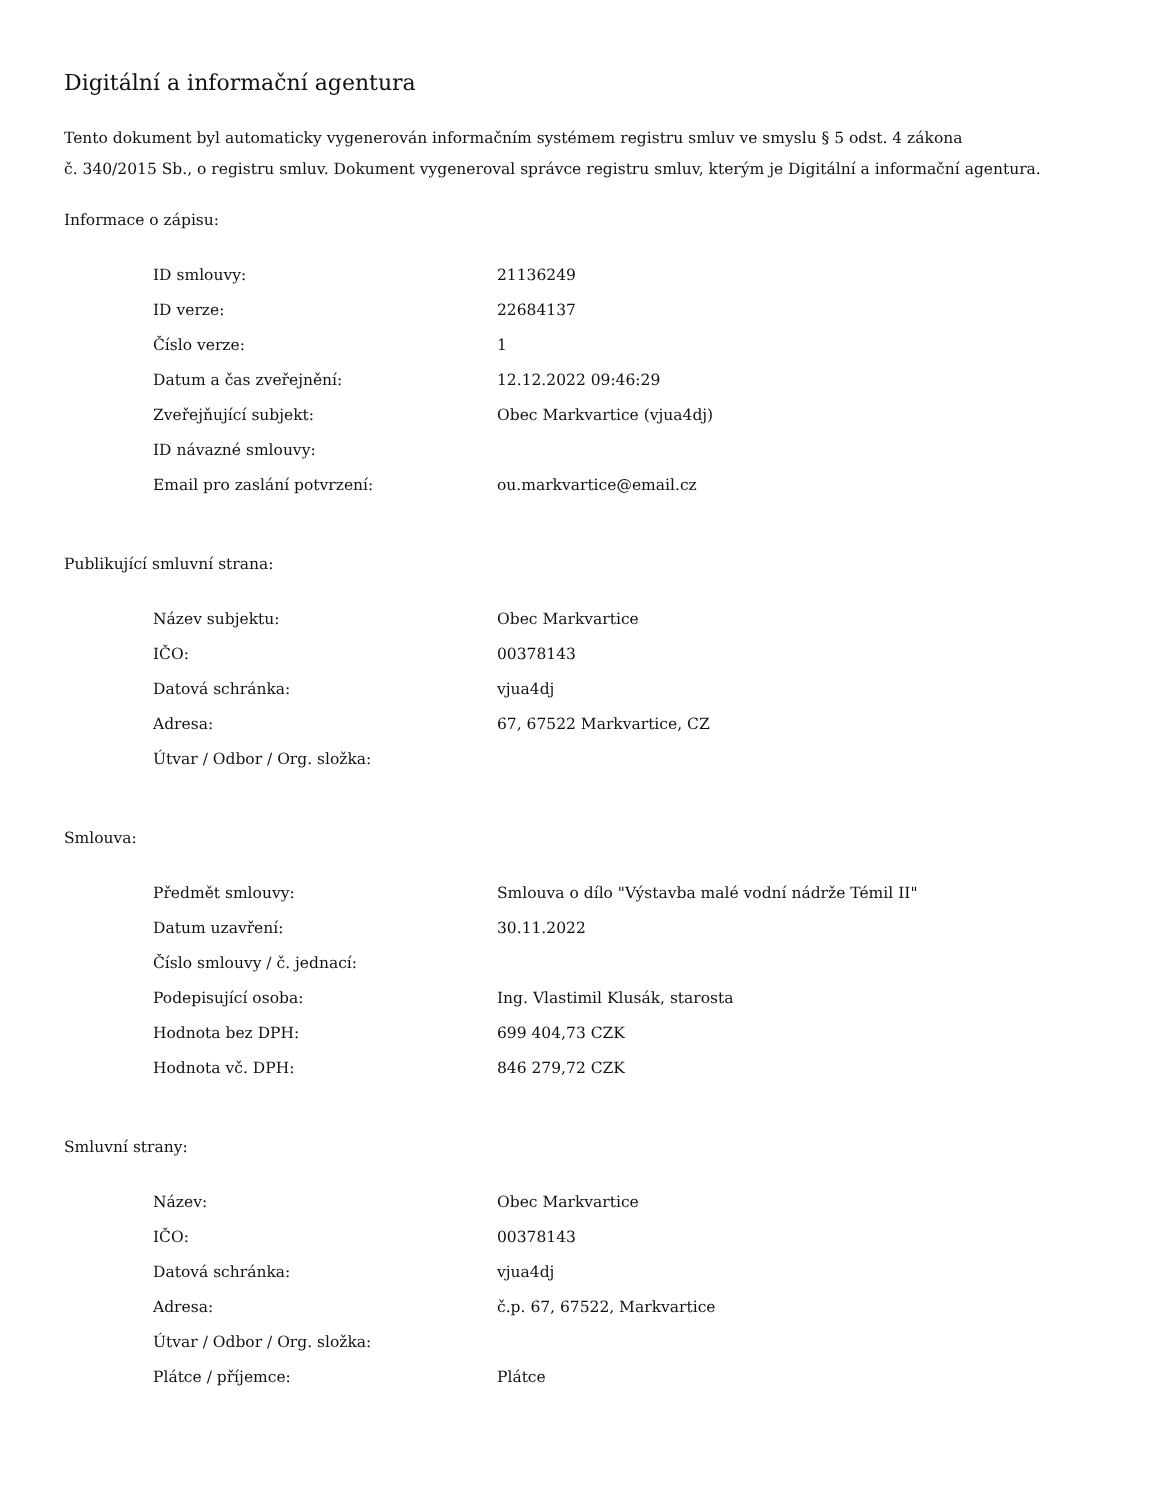Digitální a informační agentura
Tento dokument byl automaticky vygenerován informačním systémem registru smluv ve smyslu § 5 odst. 4 zákona
č. 340/2015 Sb., o registru smluv. Dokument vygeneroval správce registru smluv, kterým je Digitální a informační agentura.
Informace o zápisu:
| ID smlouvy: | 21136249 |
| ID verze: | 22684137 |
| Číslo verze: | 1 |
| Datum a čas zveřejnění: | 12.12.2022 09:46:29 |
| Zveřejňující subjekt: | Obec Markvartice (vjua4dj) |
| ID návazné smlouvy: | |
| Email pro zaslání potvrzení: | ou.markvartice@email.cz |
Publikující smluvní strana:
| Název subjektu: | Obec Markvartice |
| IČO: | 00378143 |
| Datová schránka: | vjua4dj |
| Adresa: | 67, 67522 Markvartice, CZ |
| Útvar / Odbor / Org. složka: | |
Smlouva:
| Předmět smlouvy: | Smlouva o dílo "Výstavba malé vodní nádrže Témil II" |
| Datum uzavření: | 30.11.2022 |
| Číslo smlouvy / č. jednací: | |
| Podepisující osoba: | Ing. Vlastimil Klusák, starosta |
| Hodnota bez DPH: | 699 404,73 CZK |
| Hodnota vč. DPH: | 846 279,72 CZK |
Smluvní strany:
| Název: | Obec Markvartice |
| IČO: | 00378143 |
| Datová schránka: | vjua4dj |
| Adresa: | č.p. 67, 67522, Markvartice |
| Útvar / Odbor / Org. složka: | |
| Plátce / příjemce: | Plátce |